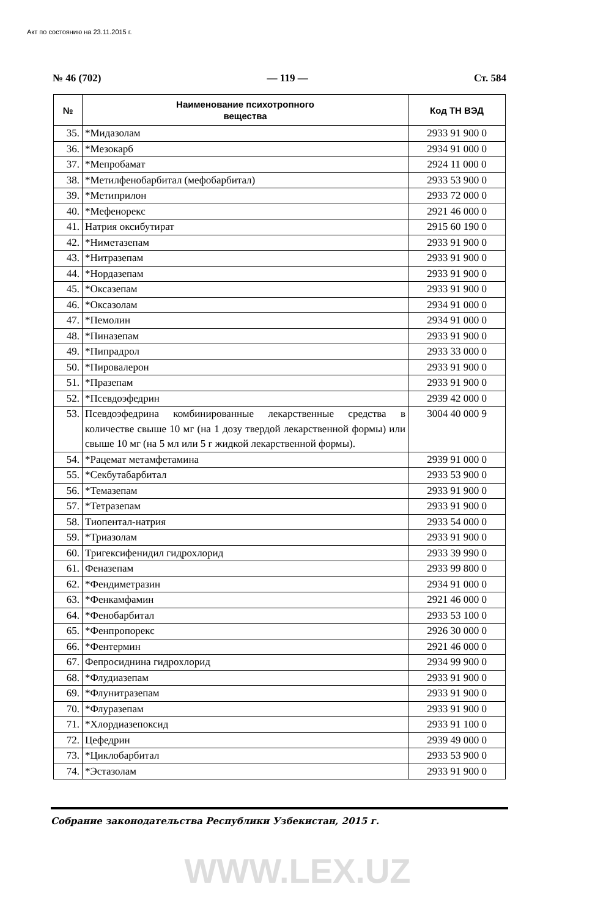Акт по состоянию на 23.11.2015 г.
№ 46 (702) — 119 — Ст. 584
| № | Наименование психотропного вещества | Код ТН ВЭД |
| --- | --- | --- |
| 35. | *Мидазолам | 2933 91 900 0 |
| 36. | *Мезокарб | 2934 91 000 0 |
| 37. | *Мепробамат | 2924 11 000 0 |
| 38. | *Метилфенобарбитал (мефобарбитал) | 2933 53 900 0 |
| 39. | *Метиприлон | 2933 72 000 0 |
| 40. | *Мефенорекс | 2921 46 000 0 |
| 41. | Натрия оксибутират | 2915 60 190 0 |
| 42. | *Ниметазепам | 2933 91 900 0 |
| 43. | *Нитразепам | 2933 91 900 0 |
| 44. | *Нордазепам | 2933 91 900 0 |
| 45. | *Оксазепам | 2933 91 900 0 |
| 46. | *Оксазолам | 2934 91 000 0 |
| 47. | *Пемолин | 2934 91 000 0 |
| 48. | *Пиназепам | 2933 91 900 0 |
| 49. | *Пипрадрол | 2933 33 000 0 |
| 50. | *Пировалерон | 2933 91 900 0 |
| 51. | *Празепам | 2933 91 900 0 |
| 52. | *Псевдоэфедрин | 2939 42 000 0 |
| 53. | Псевдоэфедрина комбинированные лекарственные средства в количестве свыше 10 мг (на 1 дозу твердой лекарственной формы) или свыше 10 мг (на 5 мл или 5 г жидкой лекарственной формы). | 3004 40 000 9 |
| 54. | *Рацемат метамфетамина | 2939 91 000 0 |
| 55. | *Секбутабарбитал | 2933 53 900 0 |
| 56. | *Темазепам | 2933 91 900 0 |
| 57. | *Тетразепам | 2933 91 900 0 |
| 58. | Тиопентал-натрия | 2933 54 000 0 |
| 59. | *Триазолам | 2933 91 900 0 |
| 60. | Тригексифенидил гидрохлорид | 2933 39 990 0 |
| 61. | Феназепам | 2933 99 800 0 |
| 62. | *Фендиметразин | 2934 91 000 0 |
| 63. | *Фенкамфамин | 2921 46 000 0 |
| 64. | *Фенобарбитал | 2933 53 100 0 |
| 65. | *Фенпропорекс | 2926 30 000 0 |
| 66. | *Фентермин | 2921 46 000 0 |
| 67. | Фепросиднина гидрохлорид | 2934 99 900 0 |
| 68. | *Флудиазепам | 2933 91 900 0 |
| 69. | *Флунитразепам | 2933 91 900 0 |
| 70. | *Флуразепам | 2933 91 900 0 |
| 71. | *Хлордиазепоксид | 2933 91 100 0 |
| 72. | Цефедрин | 2939 49 000 0 |
| 73. | *Циклобарбитал | 2933 53 900 0 |
| 74. | *Эстазолам | 2933 91 900 0 |
Собрание законодательства Республики Узбекистан, 2015 г.
WWW.LEX.UZ